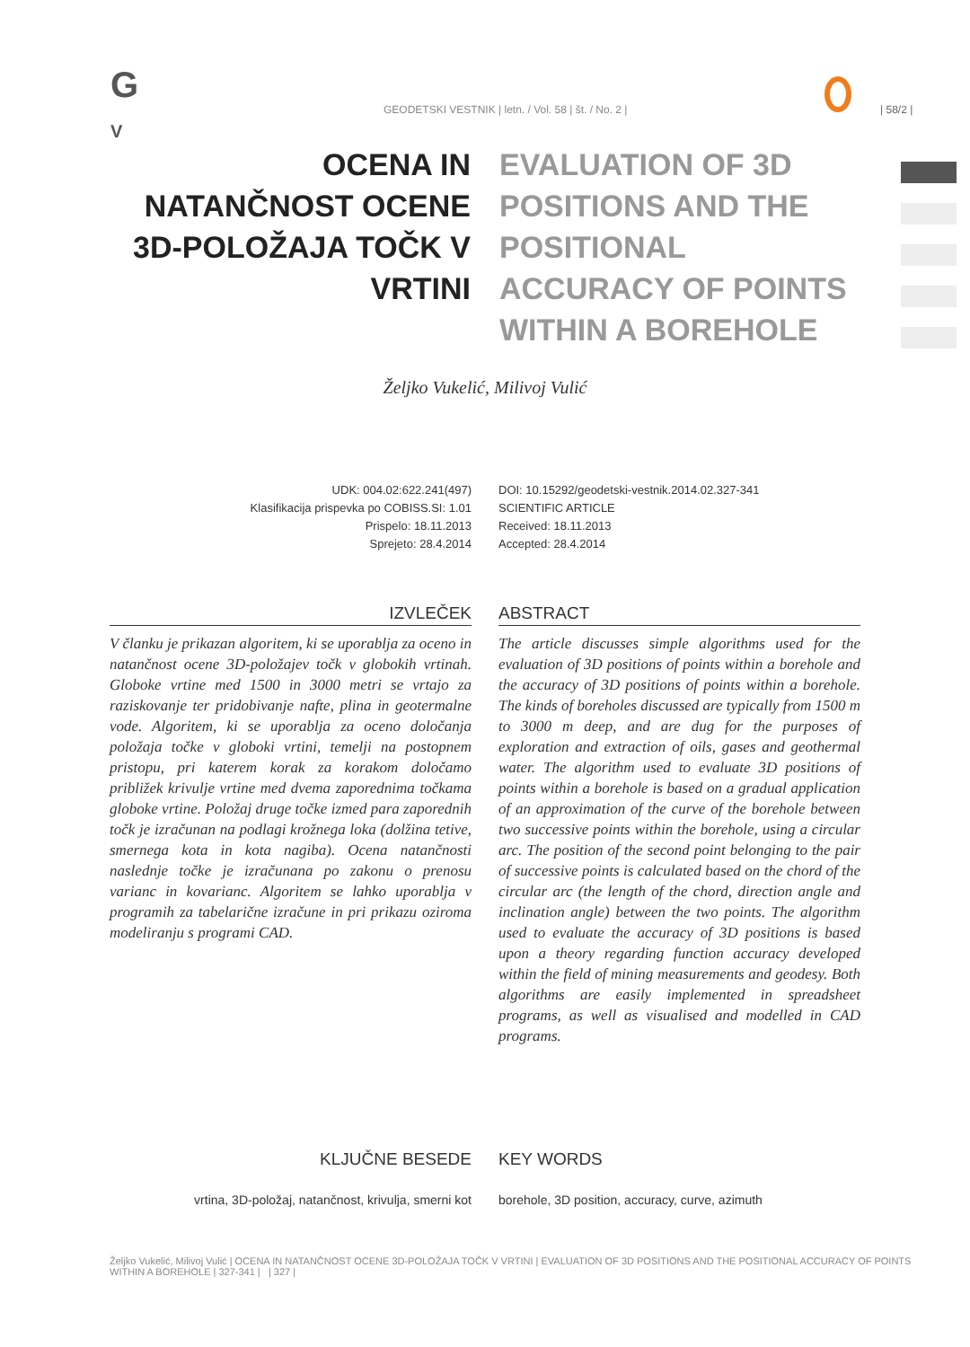G
V
GEODETSKI VESTNIK | letn. / Vol. 58 | št. / No. 2 |
| 58/2 |
OCENA IN NATANČNOST OCENE 3D-POLOŽAJA TOČK V VRTINI
EVALUATION OF 3D POSITIONS AND THE POSITIONAL ACCURACY OF POINTS WITHIN A BOREHOLE
Željko Vukelić, Milivoj Vulić
UDK: 004.02:622.241(497)
Klasifikacija prispevka po COBISS.SI: 1.01
Prispelo: 18.11.2013
Sprejeto: 28.4.2014
DOI: 10.15292/geodetski-vestnik.2014.02.327-341
SCIENTIFIC ARTICLE
Received: 18.11.2013
Accepted: 28.4.2014
IZVLEČEK
V članku je prikazan algoritem, ki se uporablja za oceno in natančnost ocene 3D-položajev točk v globokih vrtinah. Globoke vrtine med 1500 in 3000 metri se vrtajo za raziskovanje ter pridobivanje nafte, plina in geotermalne vode. Algoritem, ki se uporablja za oceno določanja položaja točke v globoki vrtini, temelji na postopnem pristopu, pri katerem korak za korakom določamo približek krivulje vrtine med dvema zaporednima točkama globoke vrtine. Položaj druge točke izmed para zaporednih točk je izračunan na podlagi krožnega loka (dolžina tetive, smernega kota in kota nagiba). Ocena natančnosti naslednje točke je izračunana po zakonu o prenosu varianc in kovarianc. Algoritem se lahko uporablja v programih za tabelarične izračune in pri prikazu oziroma modeliranju s programi CAD.
ABSTRACT
The article discusses simple algorithms used for the evaluation of 3D positions of points within a borehole and the accuracy of 3D positions of points within a borehole. The kinds of boreholes discussed are typically from 1500 m to 3000 m deep, and are dug for the purposes of exploration and extraction of oils, gases and geothermal water. The algorithm used to evaluate 3D positions of points within a borehole is based on a gradual application of an approximation of the curve of the borehole between two successive points within the borehole, using a circular arc. The position of the second point belonging to the pair of successive points is calculated based on the chord of the circular arc (the length of the chord, direction angle and inclination angle) between the two points. The algorithm used to evaluate the accuracy of 3D positions is based upon a theory regarding function accuracy developed within the field of mining measurements and geodesy. Both algorithms are easily implemented in spreadsheet programs, as well as visualised and modelled in CAD programs.
KLJUČNE BESEDE
vrtina, 3D-položaj, natančnost, krivulja, smerni kot
KEY WORDS
borehole, 3D position, accuracy, curve, azimuth
Željko Vukelić, Milivoj Vulić | OCENA IN NATANČNOST OCENE 3D-POLOŽAJA TOČK V VRTINI | EVALUATION OF 3D POSITIONS AND THE POSITIONAL ACCURACY OF POINTS WITHIN A BOREHOLE | 327-341 | | 327 |